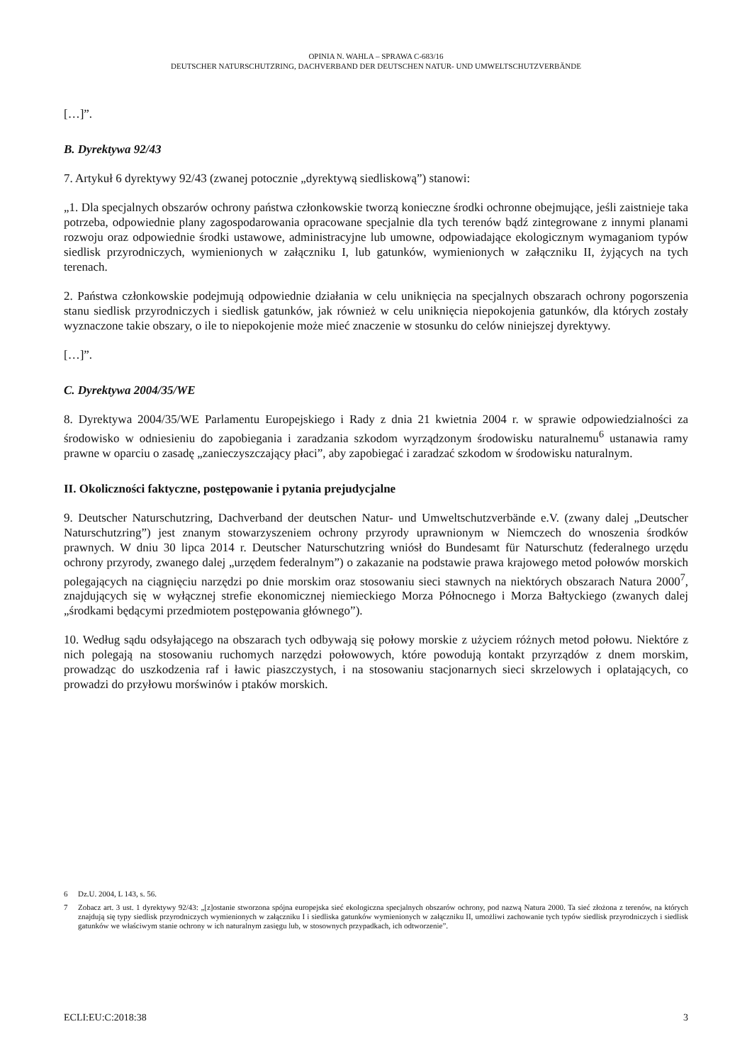OPINIA N. WAHLA – SPRAWA C-683/16
DEUTSCHER NATURSCHUTZRING, DACHVERBAND DER DEUTSCHEN NATUR- UND UMWELTSCHUTZVERBÄNDE
[…]”.
B. Dyrektywa 92/43
7. Artykuł 6 dyrektywy 92/43 (zwanej potocznie „dyrektywą siedliskową”) stanowi:
„1. Dla specjalnych obszarów ochrony państwa członkowskie tworzą konieczne środki ochronne obejmujące, jeśli zaistnieje taka potrzeba, odpowiednie plany zagospodarowania opracowane specjalnie dla tych terenów bądź zintegrowane z innymi planami rozwoju oraz odpowiednie środki ustawowe, administracyjne lub umowne, odpowiadające ekologicznym wymaganiom typów siedlisk przyrodniczych, wymienionych w załączniku I, lub gatunków, wymienionych w załączniku II, żyjących na tych terenach.
2. Państwa członkowskie podejmują odpowiednie działania w celu uniknięcia na specjalnych obszarach ochrony pogorszenia stanu siedlisk przyrodniczych i siedlisk gatunków, jak również w celu uniknięcia niepokojenia gatunków, dla których zostały wyznaczone takie obszary, o ile to niepokojenie może mieć znaczenie w stosunku do celów niniejszej dyrektywy.
[…]”.
C. Dyrektywa 2004/35/WE
8. Dyrektywa 2004/35/WE Parlamentu Europejskiego i Rady z dnia 21 kwietnia 2004 r. w sprawie odpowiedzialności za środowisko w odniesieniu do zapobiegania i zaradzania szkodom wyrządzonym środowisku naturalnemu<sup>6</sup> ustanawia ramy prawne w oparciu o zasadę „zanieczyszczający płaci”, aby zapobiegać i zaradzać szkodom w środowisku naturalnym.
II. Okoliczności faktyczne, postępowanie i pytania prejudycjalne
9. Deutscher Naturschutzring, Dachverband der deutschen Natur- und Umweltschutzverbände e.V. (zwany dalej „Deutscher Naturschutzring”) jest znanym stowarzyszeniem ochrony przyrody uprawnionym w Niemczech do wnoszenia środków prawnych. W dniu 30 lipca 2014 r. Deutscher Naturschutzring wniósł do Bundesamt für Naturschutz (federalnego urzędu ochrony przyrody, zwanego dalej „urzędem federalnym”) o zakazanie na podstawie prawa krajowego metod połowów morskich polegających na ciągnięciu narzędzi po dnie morskim oraz stosowaniu sieci stawnych na niektórych obszarach Natura 2000<sup>7</sup>, znajdujących się w wyłącznej strefie ekonomicznej niemieckiego Morza Północnego i Morza Bałtyckiego (zwanych dalej „środkami będącymi przedmiotem postępowania głównego”).
10. Według sądu odsyłającego na obszarach tych odbywają się połowy morskie z użyciem różnych metod połowu. Niektóre z nich polegają na stosowaniu ruchomych narzędzi połowowych, które powodują kontakt przyrządów z dnem morskim, prowadząc do uszkodzenia raf i ławic piaszczystych, i na stosowaniu stacjonarnych sieci skrzelowych i oplatających, co prowadzi do przyłowu morświnów i ptaków morskich.
6 Dz.U. 2004, L 143, s. 56.
7 Zobacz art. 3 ust. 1 dyrektywy 92/43: „[z]ostanie stworzona spójna europejska sieć ekologiczna specjalnych obszarów ochrony, pod nazwą Natura 2000. Ta sieć złożona z terenów, na których znajdują się typy siedlisk przyrodniczych wymienionych w załączniku I i siedliska gatunków wymienionych w załączniku II, umożliwi zachowanie tych typów siedlisk przyrodniczych i siedlisk gatunków we właściwym stanie ochrony w ich naturalnym zasięgu lub, w stosownych przypadkach, ich odtworzenie”.
ECLI:EU:C:2018:38 3